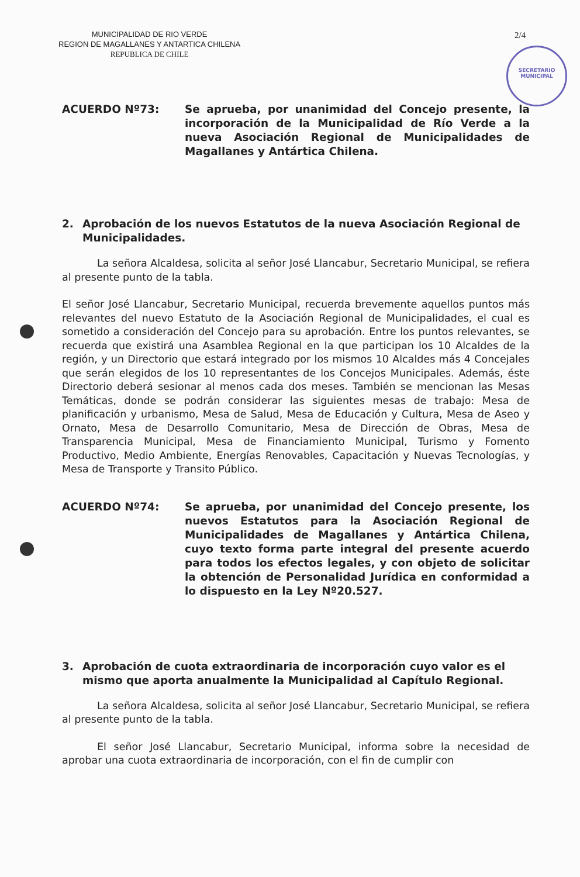MUNICIPALIDAD DE RIO VERDE
REGION DE MAGALLANES Y ANTARTICA CHILENA
REPUBLICA DE CHILE
2/4
SECRETARIO
MUNICIPAL
ACUERDO Nº73: Se aprueba, por unanimidad del Concejo presente, la incorporación de la Municipalidad de Río Verde a la nueva Asociación Regional de Municipalidades de Magallanes y Antártica Chilena.
2. Aprobación de los nuevos Estatutos de la nueva Asociación Regional de Municipalidades.
La señora Alcaldesa, solicita al señor José Llancabur, Secretario Municipal, se refiera al presente punto de la tabla.
El señor José Llancabur, Secretario Municipal, recuerda brevemente aquellos puntos más relevantes del nuevo Estatuto de la Asociación Regional de Municipalidades, el cual es sometido a consideración del Concejo para su aprobación. Entre los puntos relevantes, se recuerda que existirá una Asamblea Regional en la que participan los 10 Alcaldes de la región, y un Directorio que estará integrado por los mismos 10 Alcaldes más 4 Concejales que serán elegidos de los 10 representantes de los Concejos Municipales. Además, éste Directorio deberá sesionar al menos cada dos meses. También se mencionan las Mesas Temáticas, donde se podrán considerar las siguientes mesas de trabajo: Mesa de planificación y urbanismo, Mesa de Salud, Mesa de Educación y Cultura, Mesa de Aseo y Ornato, Mesa de Desarrollo Comunitario, Mesa de Dirección de Obras, Mesa de Transparencia Municipal, Mesa de Financiamiento Municipal, Turismo y Fomento Productivo, Medio Ambiente, Energías Renovables, Capacitación y Nuevas Tecnologías, y Mesa de Transporte y Transito Público.
ACUERDO Nº74: Se aprueba, por unanimidad del Concejo presente, los nuevos Estatutos para la Asociación Regional de Municipalidades de Magallanes y Antártica Chilena, cuyo texto forma parte integral del presente acuerdo para todos los efectos legales, y con objeto de solicitar la obtención de Personalidad Jurídica en conformidad a lo dispuesto en la Ley Nº20.527.
3. Aprobación de cuota extraordinaria de incorporación cuyo valor es el mismo que aporta anualmente la Municipalidad al Capítulo Regional.
La señora Alcaldesa, solicita al señor José Llancabur, Secretario Municipal, se refiera al presente punto de la tabla.
El señor José Llancabur, Secretario Municipal, informa sobre la necesidad de aprobar una cuota extraordinaria de incorporación, con el fin de cumplir con